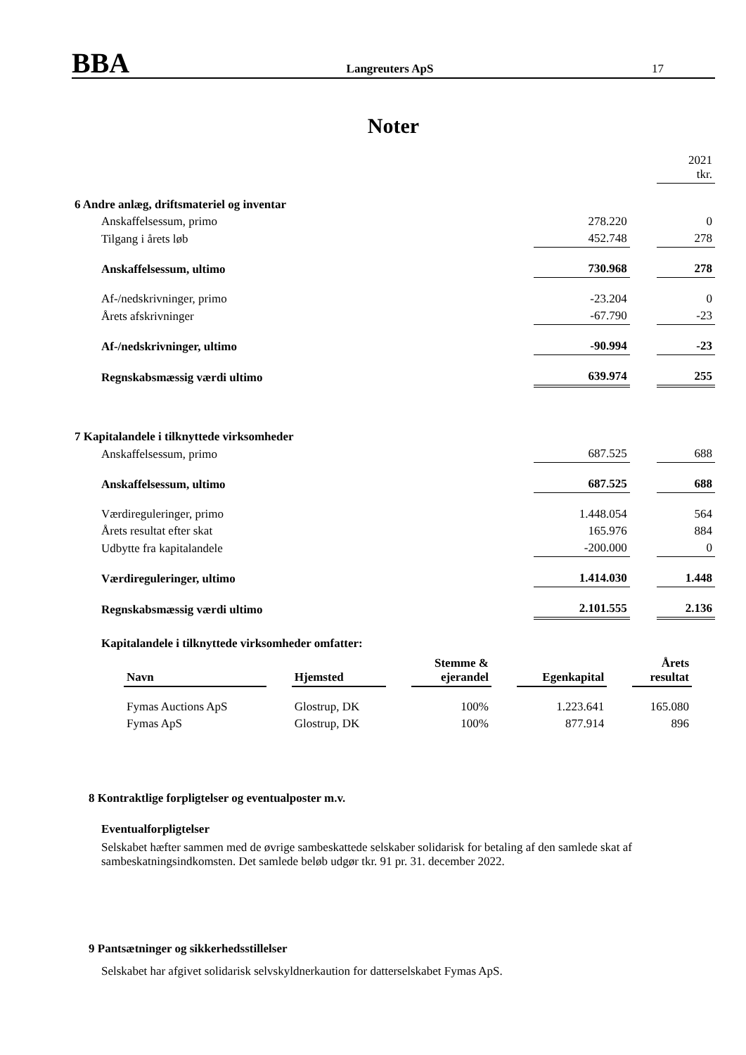BBA
Langreuters ApS
17
Noter
| | | | | | 2021 tkr. |
| 6 Andre anlæg, driftsmateriel og inventar | | | | | |
| Anskaffelsessum, primo | | | 278.220 | | 0 |
| Tilgang i årets løb | | | 452.748 | | 278 |
| Anskaffelsessum, ultimo | | | 730.968 | | 278 |
| Af-/nedskrivninger, primo | | | -23.204 | | 0 |
| Årets afskrivninger | | | -67.790 | | -23 |
| Af-/nedskrivninger, ultimo | | | -90.994 | | -23 |
| Regnskabsmæssig værdi ultimo | | | 639.974 | | 255 |
| 7 Kapitalandele i tilknyttede virksomheder | | | | | |
| Anskaffelsessum, primo | | | 687.525 | | 688 |
| Anskaffelsessum, ultimo | | | 687.525 | | 688 |
| Værdireguleringer, primo | | | 1.448.054 | | 564 |
| Årets resultat efter skat | | | 165.976 | | 884 |
| Udbytte fra kapitalandele | | | -200.000 | | 0 |
| Værdireguleringer, ultimo | | | 1.414.030 | | 1.448 |
| Regnskabsmæssig værdi ultimo | | | 2.101.555 | | 2.136 |
Kapitalandele i tilknyttede virksomheder omfatter:
| Navn | Hjemsted | Stemme & ejerandel | Egenkapital | Årets resultat |
| --- | --- | --- | --- | --- |
| Fymas Auctions ApS | Glostrup, DK | 100% | 1.223.641 | 165.080 |
| Fymas ApS | Glostrup, DK | 100% | 877.914 | 896 |
8 Kontraktlige forpligtelser og eventualposter m.v.
Eventualforpligtelser
Selskabet hæfter sammen med de øvrige sambeskattede selskaber solidarisk for betaling af den samlede skat af sambeskatningsindkomsten. Det samlede beløb udgør tkr. 91 pr. 31. december 2022.
9 Pantsætninger og sikkerhedsstillelser
Selskabet har afgivet solidarisk selvskyldnerkaution for datterselskabet Fymas ApS.